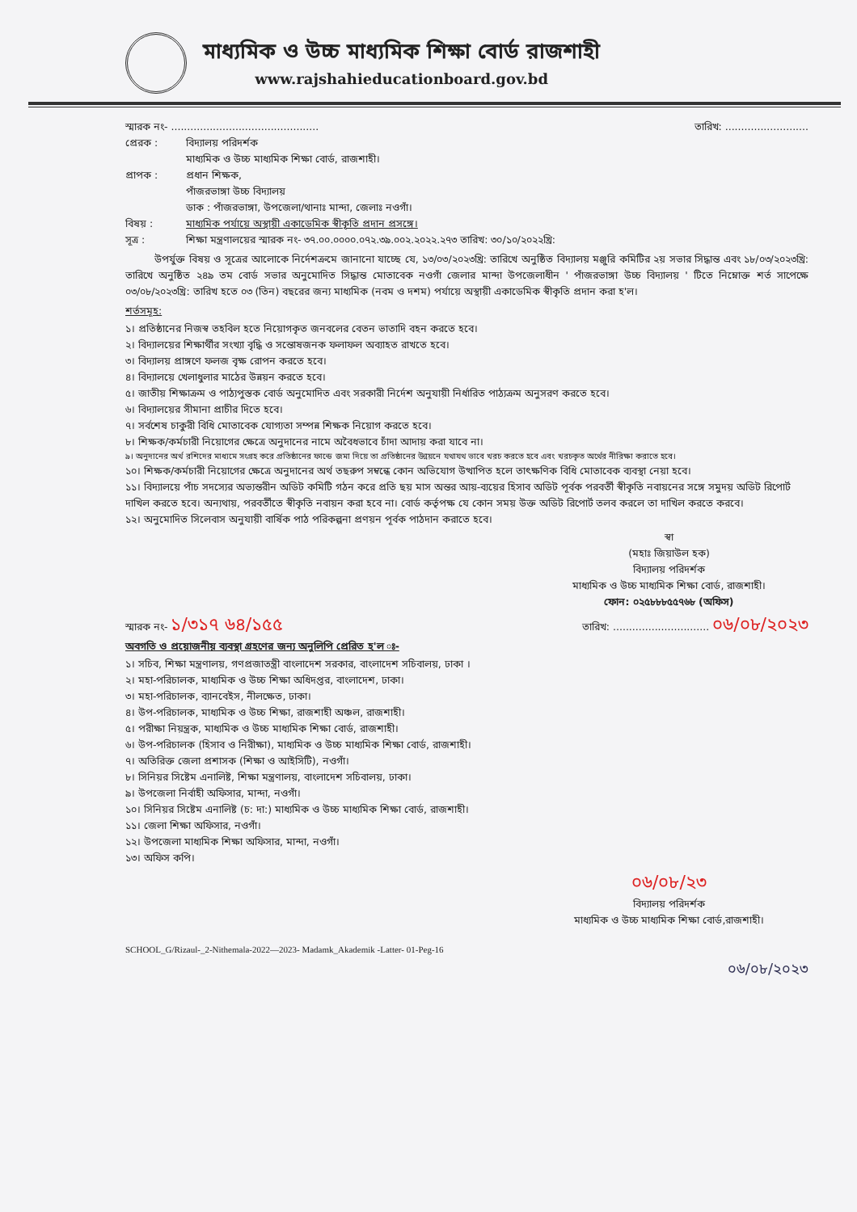মাধ্যমিক ও উচ্চ মাধ্যমিক শিক্ষা বোর্ড রাজশাহী
www.rajshahieducationboard.gov.bd
স্মারক নং- .............................................. তারিখ: ..........................
প্রেরক :
বিদ্যালয় পরিদর্শক
মাধ্যমিক ও উচ্চ মাধ্যমিক শিক্ষা বোর্ড, রাজশাহী।
প্রাপক :
প্রধান শিক্ষক,
পাঁজরভাঙ্গা উচ্চ বিদ্যালয়
ডাক : পাঁজরভাঙ্গা, উপজেলা/থানাঃ মান্দা, জেলাঃ নওগাঁ।
বিষয় : মাধ্যমিক পর্যায়ে অস্থায়ী একাডেমিক স্বীকৃতি প্রদান প্রসঙ্গে।
সূত্র : শিক্ষা মন্ত্রণালয়ের স্মারক নং- ৩৭.০০.০০০০.০৭২.৩৯.০০২.২০২২.২৭৩ তারিখ: ৩০/১০/২০২২খ্রি:
উপর্যুক্ত বিষয় ও সূত্রের আলোকে নির্দেশক্রমে জানানো যাচ্ছে যে, ১৩/০৩/২০২৩খ্রি: তারিখে অনুষ্ঠিত বিদ্যালয় মঞ্জুরি কমিটির ২য় সভার সিদ্ধান্ত এবং ১৮/০৩/২০২৩খ্রি: তারিখে অনুষ্ঠিত ২৪৯ তম বোর্ড সভার অনুমোদিত সিদ্ধান্ত মোতাবেক নওগাঁ জেলার মান্দা উপজেলাধীন ' পাঁজরভাঙ্গা উচ্চ বিদ্যালয় ' টিতে নিম্নোক্ত শর্ত সাপেক্ষে ০৩/০৮/২০২৩খ্রি: তারিখ হতে ০৩ (তিন) বছরের জন্য মাধ্যমিক (নবম ও দশম) পর্যায়ে অস্থায়ী একাডেমিক স্বীকৃতি প্রদান করা হ'ল।
শর্তসমূহ:
১। প্রতিষ্ঠানের নিজস্ব তহবিল হতে নিয়োগকৃত জনবলের বেতন ভাতাদি বহন করতে হবে।
২। বিদ্যালয়ের শিক্ষার্থীর সংখ্যা বৃদ্ধি ও সন্তোষজনক ফলাফল অব্যাহত রাখতে হবে।
৩। বিদ্যালয় প্রাঙ্গণে ফলজ বৃক্ষ রোপন করতে হবে।
৪। বিদ্যালয়ে খেলাধুলার মাঠের উন্নয়ন করতে হবে।
৫। জাতীয় শিক্ষাক্রম ও পাঠ্যপুস্তক বোর্ড অনুমোদিত এবং সরকারী নির্দেশ অনুযায়ী নির্ধারিত পাঠ্যক্রম অনুসরণ করতে হবে।
৬। বিদ্যালয়ের সীমানা প্রাচীর দিতে হবে।
৭। সর্বশেষ চাকুরী বিধি মোতাবেক যোগ্যতা সম্পন্ন শিক্ষক নিয়োগ করতে হবে।
৮। শিক্ষক/কর্মচারী নিয়োগের ক্ষেত্রে অনুদানের নামে অবৈধভাবে চাঁদা আদায় করা যাবে না।
৯। অনুদানের অর্থ রশিদের মাধ্যমে সংগ্রহ করে প্রতিষ্ঠানের ফান্ডে জমা দিয়ে তা প্রতিষ্ঠানের উন্নয়নে যথাযথ ভাবে খরচ করতে হবে এবং খরচকৃত অর্থের নীরিক্ষা করাতে হবে।
১০। শিক্ষক/কর্মচারী নিয়োগের ক্ষেত্রে অনুদানের অর্থ তছরুপ সম্বন্ধে কোন অভিযোগ উত্থাপিত হলে তাৎক্ষণিক বিধি মোতাবেক ব্যবস্থা নেয়া হবে।
১১। বিদ্যালয়ে পাঁচ সদস্যের অভ্যন্তরীন অডিট কমিটি গঠন করে প্রতি ছয় মাস অন্তর আয়-ব্যয়ের হিসাব অডিট পূর্বক পরবর্তী স্বীকৃতি নবায়নের সঙ্গে সমুদয় অডিট রিপোর্ট দাখিল করতে হবে। অন্যথায়, পরবর্তীতে স্বীকৃতি নবায়ন করা হবে না। বোর্ড কর্তৃপক্ষ যে কোন সময় উক্ত অডিট রিপোর্ট তলব করলে তা দাখিল করতে করবে।
১২। অনুমোদিত সিলেবাস অনুযায়ী বার্ষিক পাঠ পরিকল্পনা প্রণয়ন পূর্বক পাঠদান করাতে হবে।
স্বা
(মহাঃ জিয়াউল হক)
বিদ্যালয় পরিদর্শক
মাধ্যমিক ও উচ্চ মাধ্যমিক শিক্ষা বোর্ড, রাজশাহী।
ফোন: ০২৫৮৮৮৫৫৭৬৮ (অফিস)
স্মারক নং- ১/৩১৭ ৬৪/১৫৫ তারিখ: .............................. ০৬/০৮/২০২৩
অবগতি ও প্রয়োজনীয় ব্যবস্থা গ্রহণের জন্য অনুলিপি প্রেরিত হ'ল ঃ-
১। সচিব, শিক্ষা মন্ত্রণালয়, গণপ্রজাতন্ত্রী বাংলাদেশ সরকার, বাংলাদেশ সচিবালয়, ঢাকা ।
২। মহা-পরিচালক, মাধ্যমিক ও উচ্চ শিক্ষা অধিদপ্তর, বাংলাদেশ, ঢাকা।
৩। মহা-পরিচালক, ব্যানবেইস, নীলক্ষেত, ঢাকা।
৪। উপ-পরিচালক, মাধ্যমিক ও উচ্চ শিক্ষা, রাজশাহী অঞ্চল, রাজশাহী।
৫। পরীক্ষা নিয়ন্ত্রক, মাধ্যমিক ও উচ্চ মাধ্যমিক শিক্ষা বোর্ড, রাজশাহী।
৬। উপ-পরিচালক (হিসাব ও নিরীক্ষা), মাধ্যমিক ও উচ্চ মাধ্যমিক শিক্ষা বোর্ড, রাজশাহী।
৭। অতিরিক্ত জেলা প্রশাসক (শিক্ষা ও আইসিটি), নওগাঁ।
৮। সিনিয়র সিষ্টেম এনালিষ্ট, শিক্ষা মন্ত্রণালয়, বাংলাদেশ সচিবালয়, ঢাকা।
৯। উপজেলা নির্বাহী অফিসার, মান্দা, নওগাঁ।
১০। সিনিয়র সিষ্টেম এনালিষ্ট (চ: দা:) মাধ্যমিক ও উচ্চ মাধ্যমিক শিক্ষা বোর্ড, রাজশাহী।
১১। জেলা শিক্ষা অফিসার, নওগাঁ।
১২। উপজেলা মাধ্যমিক শিক্ষা অফিসার, মান্দা, নওগাঁ।
১৩। অফিস কপি।
০৬/০৮/২৩
বিদ্যালয় পরিদর্শক
মাধ্যমিক ও উচ্চ মাধ্যমিক শিক্ষা বোর্ড,রাজশাহী।
SCHOOL_G/Rizaul-_2-Nithemala-2022—2023- Madamk_Akademik -Latter- 01-Peg-16
০৬/০৮/২০২৩